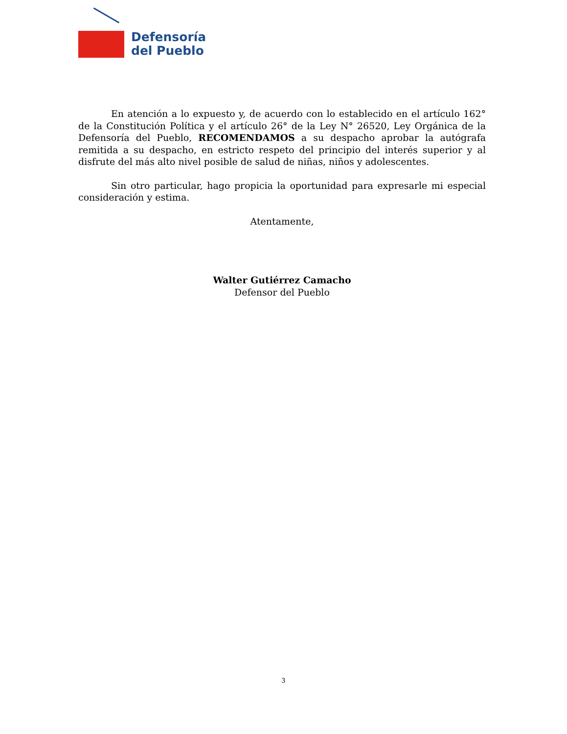Defensoría
del Pueblo
En atención a lo expuesto y, de acuerdo con lo establecido en el artículo 162° de la Constitución Política y el artículo 26° de la Ley N° 26520, Ley Orgánica de la Defensoría del Pueblo, RECOMENDAMOS a su despacho aprobar la autógrafa remitida a su despacho, en estricto respeto del principio del interés superior y al disfrute del más alto nivel posible de salud de niñas, niños y adolescentes.
Sin otro particular, hago propicia la oportunidad para expresarle mi especial consideración y estima.
Atentamente,
Walter Gutiérrez Camacho
Defensor del Pueblo
3